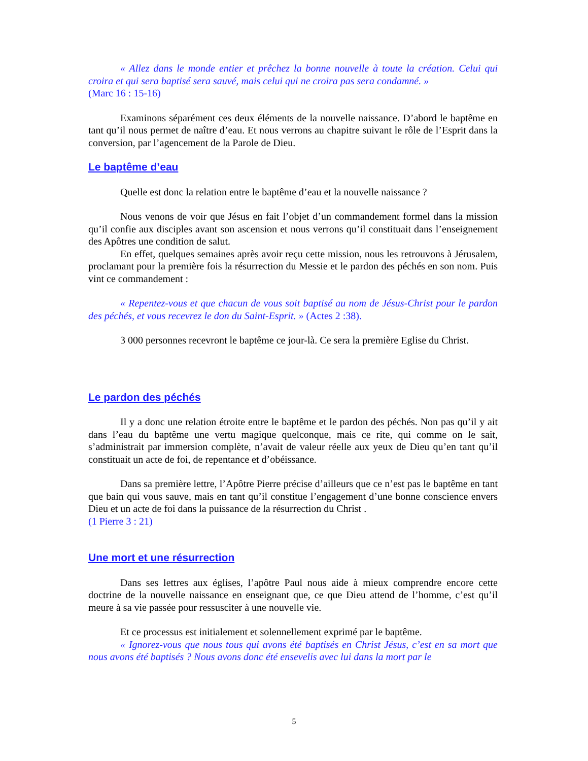« Allez dans le monde entier et prêchez la bonne nouvelle à toute la création. Celui qui croira et qui sera baptisé sera sauvé, mais celui qui ne croira pas sera condamné. »
(Marc 16 : 15-16)
Examinons séparément ces deux éléments de la nouvelle naissance. D’abord le baptême en tant qu’il nous permet de naître d’eau. Et nous verrons au chapitre suivant le rôle de l’Esprit dans la conversion, par l’agencement de la Parole de Dieu.
Le baptême d’eau
Quelle est donc la relation entre le baptême d’eau et la nouvelle naissance ?
Nous venons de voir que Jésus en fait l’objet d’un commandement formel dans la mission qu’il confie aux disciples avant son ascension et nous verrons qu’il constituait dans l’enseignement des Apôtres une condition de salut.
En effet, quelques semaines après avoir reçu cette mission, nous les retrouvons à Jérusalem, proclamant pour la première fois la résurrection du Messie et le pardon des péchés en son nom. Puis vint ce commandement :
« Repentez-vous et que chacun de vous soit baptisé au nom de Jésus-Christ pour le pardon des péchés, et vous recevrez le don du Saint-Esprit. » (Actes 2 :38).
3 000 personnes recevront le baptême ce jour-là. Ce sera la première Eglise du Christ.
Le pardon des péchés
Il y a donc une relation étroite entre le baptême et le pardon des péchés. Non pas qu’il y ait dans l’eau du baptême une vertu magique quelconque, mais ce rite, qui comme on le sait, s’administrait par immersion complète, n’avait de valeur réelle aux yeux de Dieu qu’en tant qu’il constituait un acte de foi, de repentance et d’obéissance.
Dans sa première lettre, l’Apôtre Pierre précise d’ailleurs que ce n’est pas le baptême en tant que bain qui vous sauve, mais en tant qu’il constitue l’engagement d’une bonne conscience envers Dieu et un acte de foi dans la puissance de la résurrection du Christ .
(1 Pierre 3 : 21)
Une mort et une résurrection
Dans ses lettres aux églises, l’apôtre Paul nous aide à mieux comprendre encore cette doctrine de la nouvelle naissance en enseignant que, ce que Dieu attend de l’homme, c’est qu’il meure à sa vie passée pour ressusciter à une nouvelle vie.
Et ce processus est initialement et solennellement exprimé par le baptême.
« Ignorez-vous que nous tous qui avons été baptisés en Christ Jésus, c’est en sa mort que nous avons été baptisés ? Nous avons donc été ensevelis avec lui dans la mort par le
5